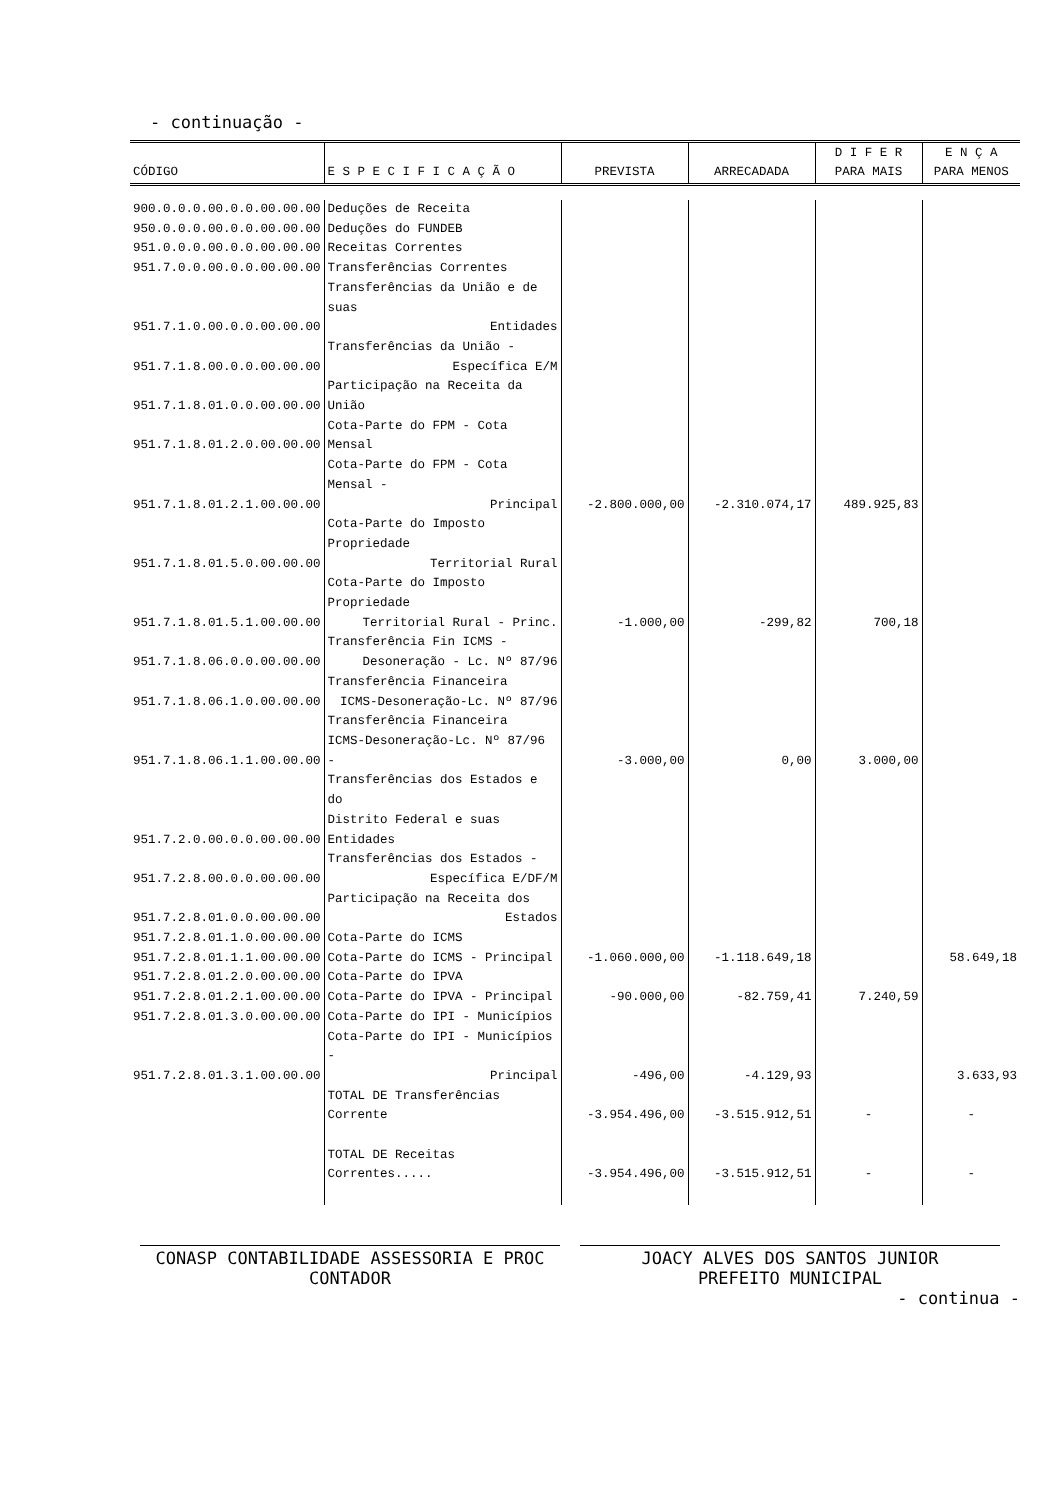- continuação -
| CÓDIGO | E S P E C I F I C A Ç Ã O | PREVISTA | ARRECADADA | D I F E R PARA MAIS | E N Ç A PARA MENOS |
| --- | --- | --- | --- | --- | --- |
| 900.0.0.0.00.0.0.00.00.00 | Deduções de Receita | | | | |
| 950.0.0.0.00.0.0.00.00.00 | Deduções do FUNDEB | | | | |
| 951.0.0.0.00.0.0.00.00.00 | Receitas Correntes | | | | |
| 951.7.0.0.00.0.0.00.00.00 | Transferências Correntes | | | | |
| 951.7.1.0.00.0.0.00.00.00 | Transferências da União e de suas Entidades | | | | |
| 951.7.1.8.00.0.0.00.00.00 | Transferências da União - Específica E/M | | | | |
| 951.7.1.8.01.0.0.00.00.00 | Participação na Receita da União | | | | |
| 951.7.1.8.01.2.0.00.00.00 | Cota-Parte do FPM - Cota Mensal | | | | |
| 951.7.1.8.01.2.1.00.00.00 | Cota-Parte do FPM - Cota Mensal - Principal | -2.800.000,00 | -2.310.074,17 | 489.925,83 | |
| 951.7.1.8.01.5.0.00.00.00 | Cota-Parte do Imposto Propriedade Territorial Rural | | | | |
| 951.7.1.8.01.5.1.00.00.00 | Cota-Parte do Imposto Propriedade Territorial Rural - Princ. | -1.000,00 | -299,82 | 700,18 | |
| 951.7.1.8.06.0.0.00.00.00 | Transferência Fin ICMS - Desoneração - Lc. Nº 87/96 | | | | |
| 951.7.1.8.06.1.0.00.00.00 | Transferência Financeira ICMS-Desoneração-Lc. Nº 87/96 | | | | |
| 951.7.1.8.06.1.1.00.00.00 | Transferência Financeira ICMS-Desoneração-Lc. Nº 87/96 - | -3.000,00 | 0,00 | 3.000,00 | |
| 951.7.2.0.00.0.0.00.00.00 | Transferências dos Estados e do Distrito Federal e suas Entidades | | | | |
| 951.7.2.8.00.0.0.00.00.00 | Transferências dos Estados - Específica E/DF/M | | | | |
| 951.7.2.8.01.0.0.00.00.00 | Participação na Receita dos Estados | | | | |
| 951.7.2.8.01.1.0.00.00.00 | Cota-Parte do ICMS | | | | |
| 951.7.2.8.01.1.1.00.00.00 | Cota-Parte do ICMS - Principal | -1.060.000,00 | -1.118.649,18 | | 58.649,18 |
| 951.7.2.8.01.2.0.00.00.00 | Cota-Parte do IPVA | | | | |
| 951.7.2.8.01.2.1.00.00.00 | Cota-Parte do IPVA - Principal | -90.000,00 | -82.759,41 | 7.240,59 | |
| 951.7.2.8.01.3.0.00.00.00 | Cota-Parte do IPI - Municípios | | | | |
| 951.7.2.8.01.3.1.00.00.00 | Cota-Parte do IPI - Municípios - Principal | -496,00 | -4.129,93 | | 3.633,93 |
| | TOTAL DE Transferências Corrente | -3.954.496,00 | -3.515.912,51 | - | - |
| | TOTAL DE Receitas Correntes..... | -3.954.496,00 | -3.515.912,51 | - | - |
CONASP CONTABILIDADE ASSESSORIA E PROC
CONTADOR
JOACY ALVES DOS SANTOS JUNIOR
PREFEITO MUNICIPAL
- continua -